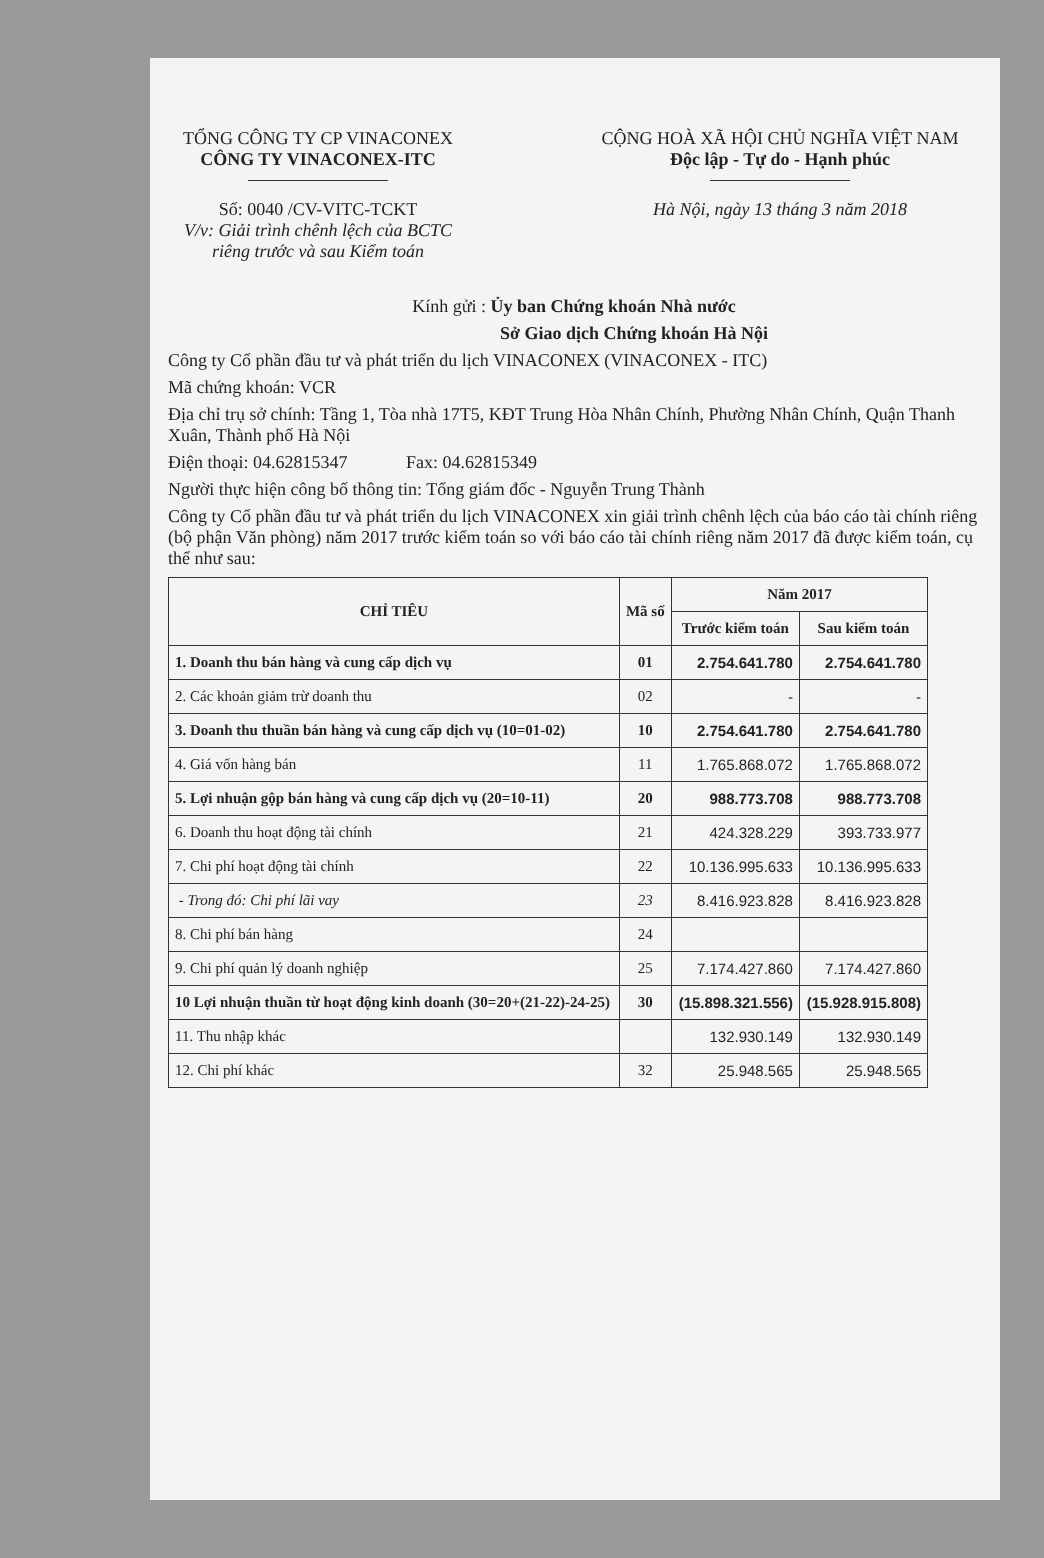TỔNG CÔNG TY CP VINACONEX
CÔNG TY VINACONEX-ITC
Số: 0040 /CV-VITC-TCKT
V/v: Giải trình chênh lệch của BCTC riêng trước và sau Kiểm toán
CỘNG HOÀ XÃ HỘI CHỦ NGHĨA VIỆT NAM
Độc lập - Tự do - Hạnh phúc
Hà Nội, ngày 13 tháng 3 năm 2018
Kính gửi : Ủy ban Chứng khoán Nhà nước
Sở Giao dịch Chứng khoán Hà Nội
Công ty Cổ phần đầu tư và phát triển du lịch VINACONEX (VINACONEX - ITC)
Mã chứng khoán: VCR
Địa chỉ trụ sở chính: Tầng 1, Tòa nhà 17T5, KĐT Trung Hòa Nhân Chính, Phường Nhân Chính, Quận Thanh Xuân, Thành phố Hà Nội
Điện thoại: 04.62815347 Fax: 04.62815349
Người thực hiện công bố thông tin: Tổng giám đốc - Nguyễn Trung Thành
Công ty Cổ phần đầu tư và phát triển du lịch VINACONEX xin giải trình chênh lệch của báo cáo tài chính riêng (bộ phận Văn phòng) năm 2017 trước kiểm toán so với báo cáo tài chính riêng năm 2017 đã được kiểm toán, cụ thể như sau:
| CHỈ TIÊU | Mã số | Năm 2017 | |
| --- | --- | --- | --- |
| | | Trước kiểm toán | Sau kiểm toán |
| 1. Doanh thu bán hàng và cung cấp dịch vụ | 01 | 2.754.641.780 | 2.754.641.780 |
| 2. Các khoản giảm trừ doanh thu | 02 | - | - |
| 3. Doanh thu thuần bán hàng và cung cấp dịch vụ (10=01-02) | 10 | 2.754.641.780 | 2.754.641.780 |
| 4. Giá vốn hàng bán | 11 | 1.765.868.072 | 1.765.868.072 |
| 5. Lợi nhuận gộp bán hàng và cung cấp dịch vụ (20=10-11) | 20 | 988.773.708 | 988.773.708 |
| 6. Doanh thu hoạt động tài chính | 21 | 424.328.229 | 393.733.977 |
| 7. Chi phí hoạt động tài chính | 22 | 10.136.995.633 | 10.136.995.633 |
| - Trong đó: Chi phí lãi vay | 23 | 8.416.923.828 | 8.416.923.828 |
| 8. Chi phí bán hàng | 24 | | |
| 9. Chi phí quản lý doanh nghiệp | 25 | 7.174.427.860 | 7.174.427.860 |
| 10 Lợi nhuận thuần từ hoạt động kinh doanh (30=20+(21-22)-24-25) | 30 | (15.898.321.556) | (15.928.915.808) |
| 11. Thu nhập khác | | 132.930.149 | 132.930.149 |
| 12. Chi phí khác | 32 | 25.948.565 | 25.948.565 |